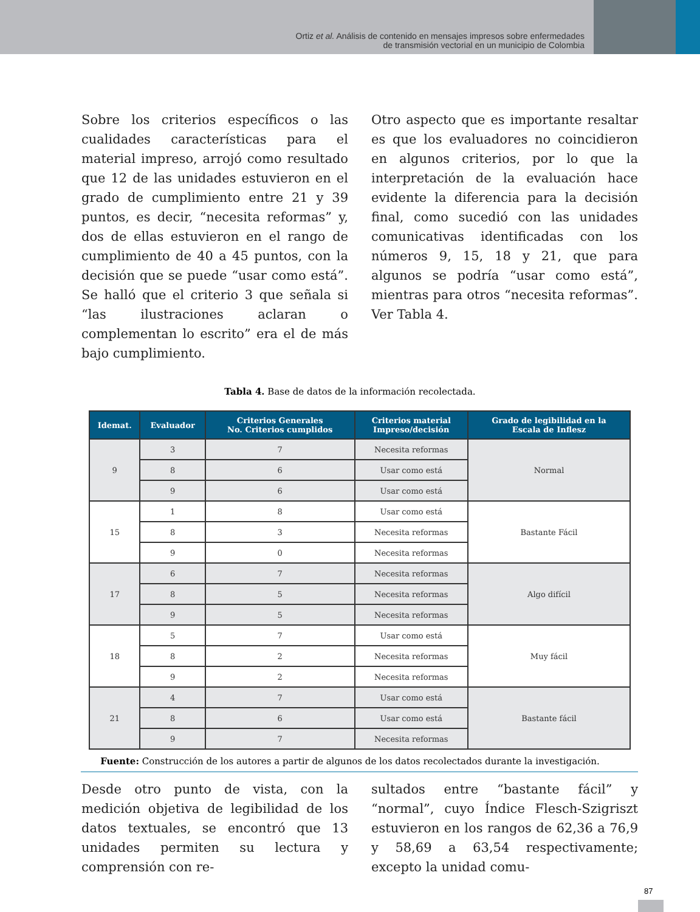Ortiz et al. Análisis de contenido en mensajes impresos sobre enfermedades
de transmisión vectorial en un municipio de Colombia
Sobre los criterios específicos o las cualidades características para el material impreso, arrojó como resultado que 12 de las unidades estuvieron en el grado de cumplimiento entre 21 y 39 puntos, es decir, “necesita reformas” y, dos de ellas estuvieron en el rango de cumplimiento de 40 a 45 puntos, con la decisión que se puede “usar como está”. Se halló que el criterio 3 que señala si “las ilustraciones aclaran o complementan lo escrito” era el de más bajo cumplimiento.
Otro aspecto que es importante resaltar es que los evaluadores no coincidieron en algunos criterios, por lo que la interpretación de la evaluación hace evidente la diferencia para la decisión final, como sucedió con las unidades comunicativas identificadas con los números 9, 15, 18 y 21, que para algunos se podría “usar como está”, mientras para otros “necesita reformas”. Ver Tabla 4.
Tabla 4. Base de datos de la información recolectada.
| Idemat. | Evaluador | Criterios Generales No. Criterios cumplidos | Criterios material Impreso/decisión | Grado de legibilidad en la Escala de Inflesz |
| --- | --- | --- | --- | --- |
| 9 | 3 | 7 | Necesita reformas | Normal |
| | 8 | 6 | Usar como está | |
| | 9 | 6 | Usar como está | |
| 15 | 1 | 8 | Usar como está | Bastante Fácil |
| | 8 | 3 | Necesita reformas | |
| | 9 | 0 | Necesita reformas | |
| 17 | 6 | 7 | Necesita reformas | Algo difícil |
| | 8 | 5 | Necesita reformas | |
| | 9 | 5 | Necesita reformas | |
| 18 | 5 | 7 | Usar como está | Muy fácil |
| | 8 | 2 | Necesita reformas | |
| | 9 | 2 | Necesita reformas | |
| 21 | 4 | 7 | Usar como está | Bastante fácil |
| | 8 | 6 | Usar como está | |
| | 9 | 7 | Necesita reformas | |
Fuente: Construcción de los autores a partir de algunos de los datos recolectados durante la investigación.
Desde otro punto de vista, con la medición objetiva de legibilidad de los datos textuales, se encontró que 13 unidades permiten su lectura y comprensión con re-
sultados entre “bastante fácil” y “normal”, cuyo Índice Flesch-Szigriszt estuvieron en los rangos de 62,36 a 76,9 y 58,69 a 63,54 respectivamente; excepto la unidad comu-
87